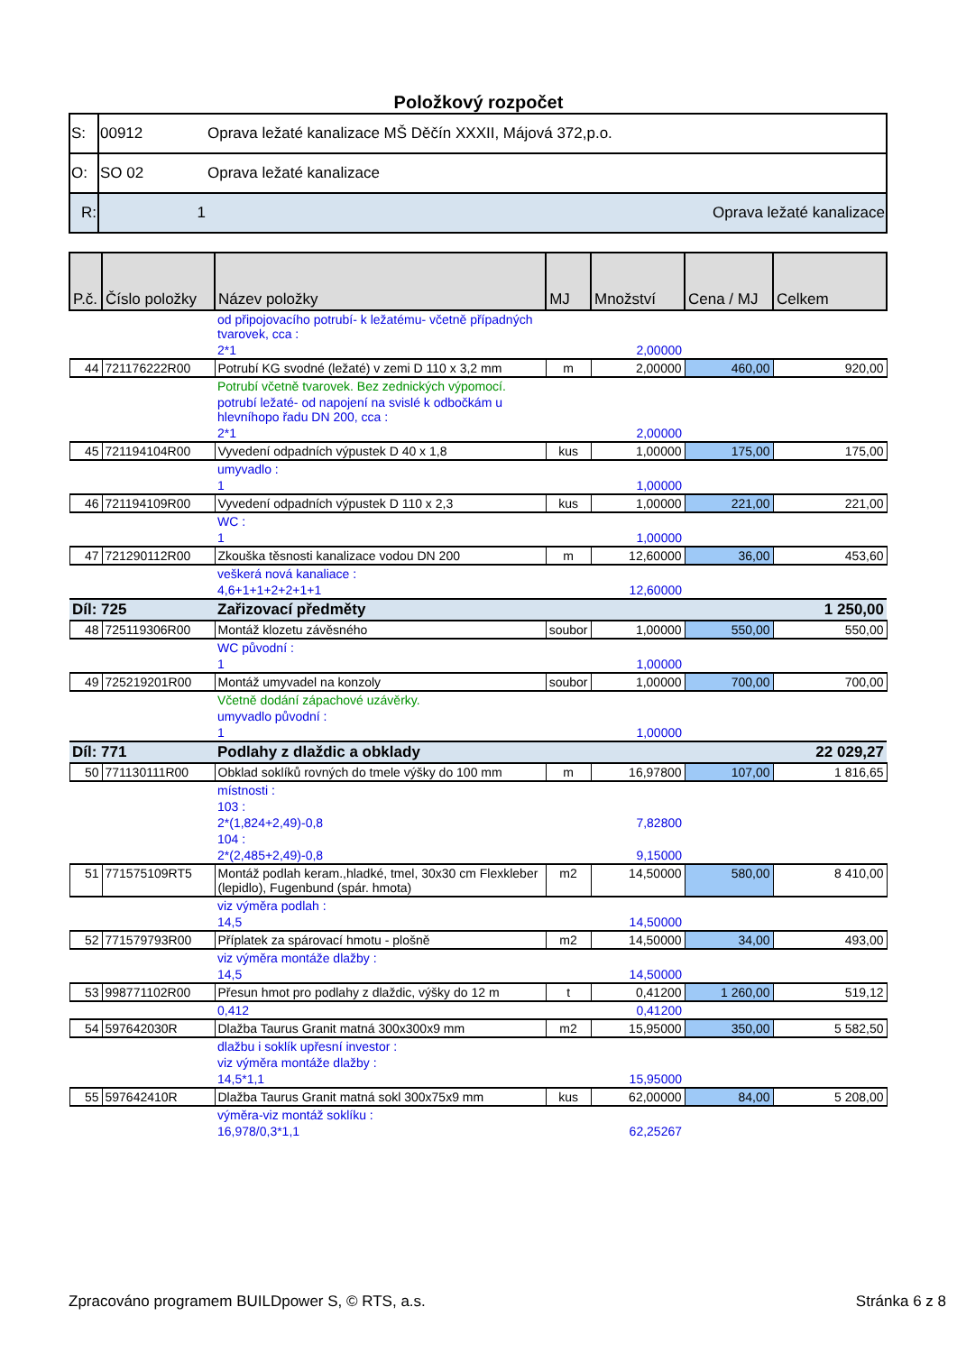Položkový rozpočet
| S: | 00912 | Oprava ležaté kanalizace MŠ Děčín XXXII, Májová 372,p.o. |
| O: | SO 02 | Oprava ležaté kanalizace |
| R: | 1 | Oprava ležaté kanalizace |
| P.č. | Číslo položky | Název položky | MJ | Množství | Cena / MJ | Celkem |
| --- | --- | --- | --- | --- | --- | --- |
| | | od připojovacího potrubí- k ležatému- včetně případných tvarovek, cca : | | | | |
| | | 2*1 | | 2,00000 | | |
| 44 | 721176222R00 | Potrubí KG svodné (ležaté) v zemi D 110 x 3,2 mm | m | 2,00000 | 460,00 | 920,00 |
| | | Potrubí včetně tvarovek. Bez zednických výpomocí. | | | | |
| | | potrubí ležaté- od napojení na svislé k odbočkám u hlevníhopo řadu DN 200, cca : | | | | |
| | | 2*1 | | 2,00000 | | |
| 45 | 721194104R00 | Vyvedení odpadních výpustek D 40 x 1,8 | kus | 1,00000 | 175,00 | 175,00 |
| | | umyvadlo : | | | | |
| | | 1 | | 1,00000 | | |
| 46 | 721194109R00 | Vyvedení odpadních výpustek D 110 x 2,3 | kus | 1,00000 | 221,00 | 221,00 |
| | | WC : | | | | |
| | | 1 | | 1,00000 | | |
| 47 | 721290112R00 | Zkouška těsnosti kanalizace vodou DN 200 | m | 12,60000 | 36,00 | 453,60 |
| | | veškerá nová kanaliace : | | | | |
| | | 4,6+1+1+2+2+1+1 | | 12,60000 | | |
| Díl: 725 | | Zařizovací předměty | | | | 1 250,00 |
| 48 | 725119306R00 | Montáž klozetu závěsného | soubor | 1,00000 | 550,00 | 550,00 |
| | | WC původní : | | | | |
| | | 1 | | 1,00000 | | |
| 49 | 725219201R00 | Montáž umyvadel na konzoly | soubor | 1,00000 | 700,00 | 700,00 |
| | | Včetně dodání zápachové uzávěrky. | | | | |
| | | umyvadlo původní : | | | | |
| | | 1 | | 1,00000 | | |
| Díl: 771 | | Podlahy z dlaždic a obklady | | | | 22 029,27 |
| 50 | 771130111R00 | Obklad soklíků rovných do tmele výšky do 100 mm | m | 16,97800 | 107,00 | 1 816,65 |
| | | místnosti : | | | | |
| | | 103 : | | | | |
| | | 2*(1,824+2,49)-0,8 | | 7,82800 | | |
| | | 104 : | | | | |
| | | 2*(2,485+2,49)-0,8 | | 9,15000 | | |
| 51 | 771575109RT5 | Montáž podlah keram.,hladké, tmel, 30x30 cm Flexkleber (lepidlo), Fugenbund (spár. hmota) | m2 | 14,50000 | 580,00 | 8 410,00 |
| | | viz výměra podlah : | | | | |
| | | 14,5 | | 14,50000 | | |
| 52 | 771579793R00 | Příplatek za spárovací hmotu - plošně | m2 | 14,50000 | 34,00 | 493,00 |
| | | viz výměra montáže dlažby : | | | | |
| | | 14,5 | | 14,50000 | | |
| 53 | 998771102R00 | Přesun hmot pro podlahy z dlaždic, výšky do 12 m | t | 0,41200 | 1 260,00 | 519,12 |
| | | 0,412 | | 0,41200 | | |
| 54 | 597642030R | Dlažba Taurus Granit matná 300x300x9 mm | m2 | 15,95000 | 350,00 | 5 582,50 |
| | | dlažbu i soklík upřesní investor : | | | | |
| | | viz výměra montáže dlažby : | | | | |
| | | 14,5*1,1 | | 15,95000 | | |
| 55 | 597642410R | Dlažba Taurus Granit matná sokl 300x75x9 mm | kus | 62,00000 | 84,00 | 5 208,00 |
| | | výměra-viz montáž soklíku : | | | | |
| | | 16,978/0,3*1,1 | | 62,25267 | | |
Zpracováno programem BUILDpower S, © RTS, a.s. Stránka 6 z 8